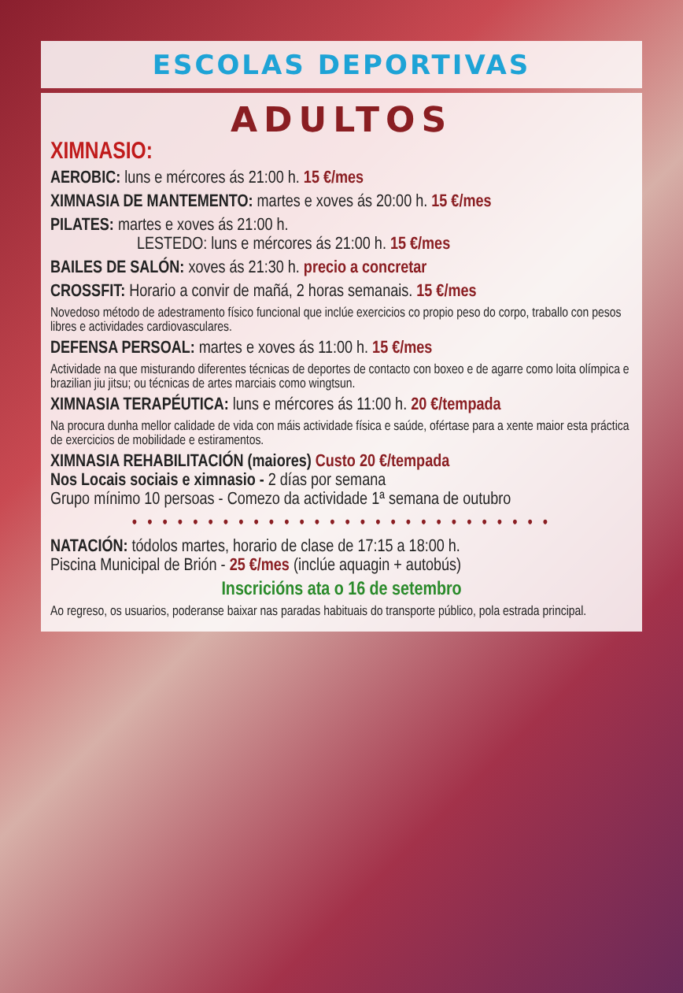ESCOLAS DEPORTIVAS
ADULTOS
XIMNASIO:
AEROBIC: luns e mércores ás 21:00 h. 15 €/mes
XIMNASIA DE MANTEMENTO: martes e xoves ás 20:00 h. 15 €/mes
PILATES: martes e xoves ás 21:00 h.
LESTEDO: luns e mércores ás 21:00 h. 15 €/mes
BAILES DE SALÓN: xoves ás 21:30 h. precio a concretar
CROSSFIT: Horario a convir de mañá, 2 horas semanais. 15 €/mes
Novedoso método de adestramento físico funcional que inclúe exercicios co propio peso do corpo, traballo con pesos libres e actividades cardiovasculares.
DEFENSA PERSOAL: martes e xoves ás 11:00 h. 15 €/mes
Actividade na que misturando diferentes técnicas de deportes de contacto con boxeo e de agarre como loita olímpica e brazilian jiu jitsu; ou técnicas de artes marciais como wingtsun.
XIMNASIA TERAPÉUTICA: luns e mércores ás 11:00 h. 20 €/tempada
Na procura dunha mellor calidade de vida con máis actividade física e saúde, ofértase para a xente maior esta práctica de exercicios de mobilidade e estiramentos.
XIMNASIA REHABILITACIÓN (maiores) Custo 20 €/tempada
Nos Locais sociais e ximnasio - 2 días por semana
Grupo mínimo 10 persoas - Comezo da actividade 1ª semana de outubro
• • • • • • • • • • • • • • • • • • • • • • • • • • • •
NATACIÓN: tódolos martes, horario de clase de 17:15 a 18:00 h.
Piscina Municipal de Brión - 25 €/mes (inclúe aquagin + autobús)
Inscricións ata o 16 de setembro
Ao regreso, os usuarios, poderanse baixar nas paradas habituais do transporte público, pola estrada principal.